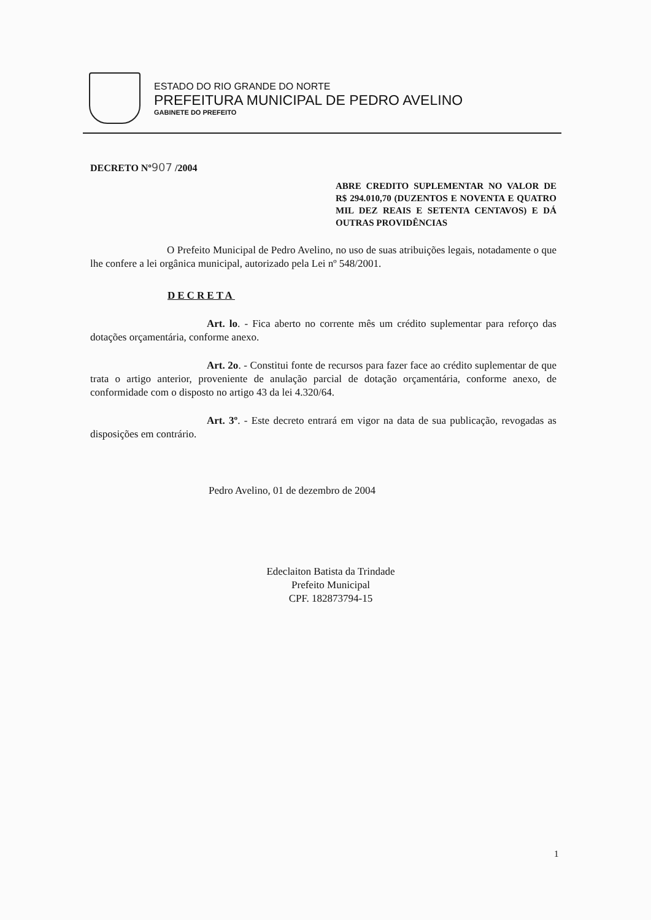ESTADO DO RIO GRANDE DO NORTE
PREFEITURA MUNICIPAL DE PEDRO AVELINO
GABINETE DO PREFEITO
DECRETO Nº907 /2004
ABRE CREDITO SUPLEMENTAR NO VALOR DE R$ 294.010,70 (DUZENTOS E NOVENTA E QUATRO MIL DEZ REAIS E SETENTA CENTAVOS) E DÁ OUTRAS PROVIDÊNCIAS
O Prefeito Municipal de Pedro Avelino, no uso de suas atribuições legais, notadamente o que lhe confere a lei orgânica municipal, autorizado pela Lei nº 548/2001.
DECRETA
Art. lo. - Fica aberto no corrente mês um crédito suplementar para reforço das dotações orçamentária, conforme anexo.
Art. 2o. - Constitui fonte de recursos para fazer face ao crédito suplementar de que trata o artigo anterior, proveniente de anulação parcial de dotação orçamentária, conforme anexo, de conformidade com o disposto no artigo 43 da lei 4.320/64.
Art. 3º. - Este decreto entrará em vigor na data de sua publicação, revogadas as disposições em contrário.
Pedro Avelino, 01 de dezembro de 2004
Edeclaiton Batista da Trindade
Prefeito Municipal
CPF. 182873794-15
1